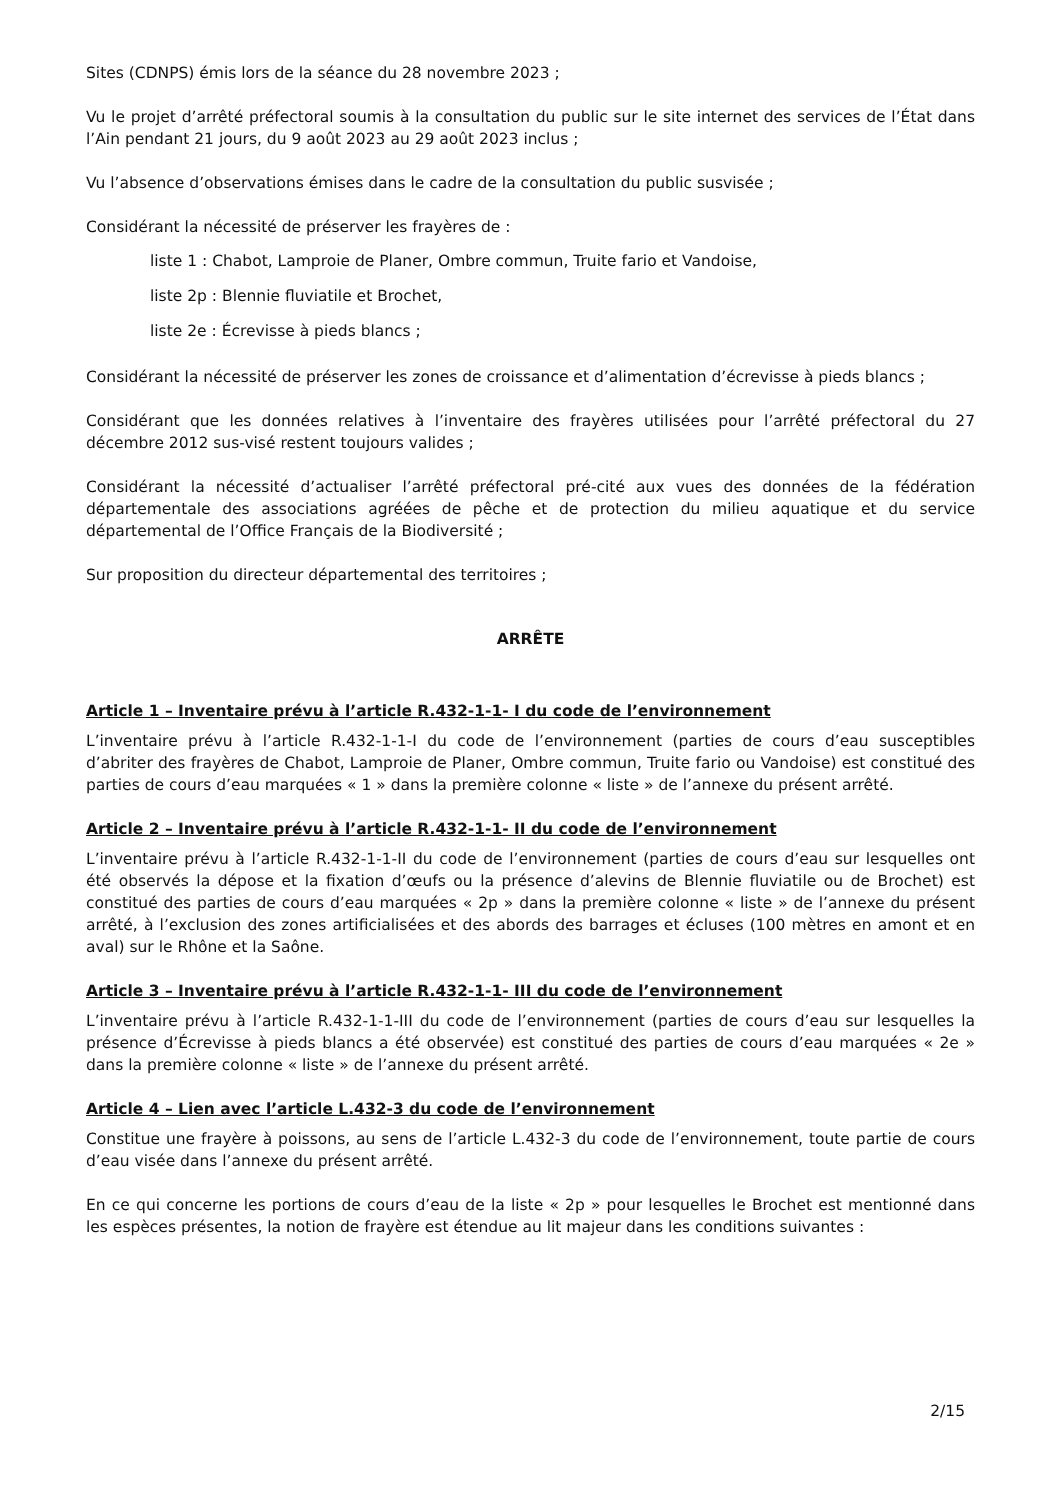Sites (CDNPS) émis lors de la séance du 28 novembre 2023 ;
Vu le projet d’arrêté préfectoral soumis à la consultation du public sur le site internet des services de l’État dans l’Ain pendant 21 jours, du 9 août 2023 au 29 août 2023 inclus ;
Vu l’absence d’observations émises dans le cadre de la consultation du public susvisée ;
Considérant la nécessité de préserver les frayères de :
liste 1 : Chabot, Lamproie de Planer, Ombre commun, Truite fario et Vandoise,
liste 2p : Blennie fluviatile et Brochet,
liste 2e : Écrevisse à pieds blancs ;
Considérant la nécessité de préserver les zones de croissance et d’alimentation d’écrevisse à pieds blancs ;
Considérant que les données relatives à l’inventaire des frayères utilisées pour l’arrêté préfectoral du 27 décembre 2012 sus-visé restent toujours valides ;
Considérant la nécessité d’actualiser l’arrêté préfectoral pré-cité aux vues des données de la fédération départementale des associations agréées de pêche et de protection du milieu aquatique et du service départemental de l’Office Français de la Biodiversité ;
Sur proposition du directeur départemental des territoires ;
ARRÊTE
Article 1 – Inventaire prévu à l’article R.432-1-1- I du code de l’environnement
L’inventaire prévu à l’article R.432-1-1-I du code de l’environnement (parties de cours d’eau susceptibles d’abriter des frayères de Chabot, Lamproie de Planer, Ombre commun, Truite fario ou Vandoise) est constitué des parties de cours d’eau marquées « 1 » dans la première colonne « liste » de l’annexe du présent arrêté.
Article 2 – Inventaire prévu à l’article R.432-1-1- II du code de l’environnement
L’inventaire prévu à l’article R.432-1-1-II du code de l’environnement (parties de cours d’eau sur lesquelles ont été observés la dépose et la fixation d’œufs ou la présence d’alevins de Blennie fluviatile ou de Brochet) est constitué des parties de cours d’eau marquées « 2p » dans la première colonne « liste » de l’annexe du présent arrêté, à l’exclusion des zones artificialisées et des abords des barrages et écluses (100 mètres en amont et en aval) sur le Rhône et la Saône.
Article 3 – Inventaire prévu à l’article R.432-1-1- III du code de l’environnement
L’inventaire prévu à l’article R.432-1-1-III du code de l’environnement (parties de cours d’eau sur lesquelles la présence d’Écrevisse à pieds blancs a été observée) est constitué des parties de cours d’eau marquées « 2e » dans la première colonne « liste » de l’annexe du présent arrêté.
Article 4 – Lien avec l’article L.432-3 du code de l’environnement
Constitue une frayère à poissons, au sens de l’article L.432-3 du code de l’environnement, toute partie de cours d’eau visée dans l’annexe du présent arrêté.
En ce qui concerne les portions de cours d’eau de la liste « 2p » pour lesquelles le Brochet est mentionné dans les espèces présentes, la notion de frayère est étendue au lit majeur dans les conditions suivantes :
2/15